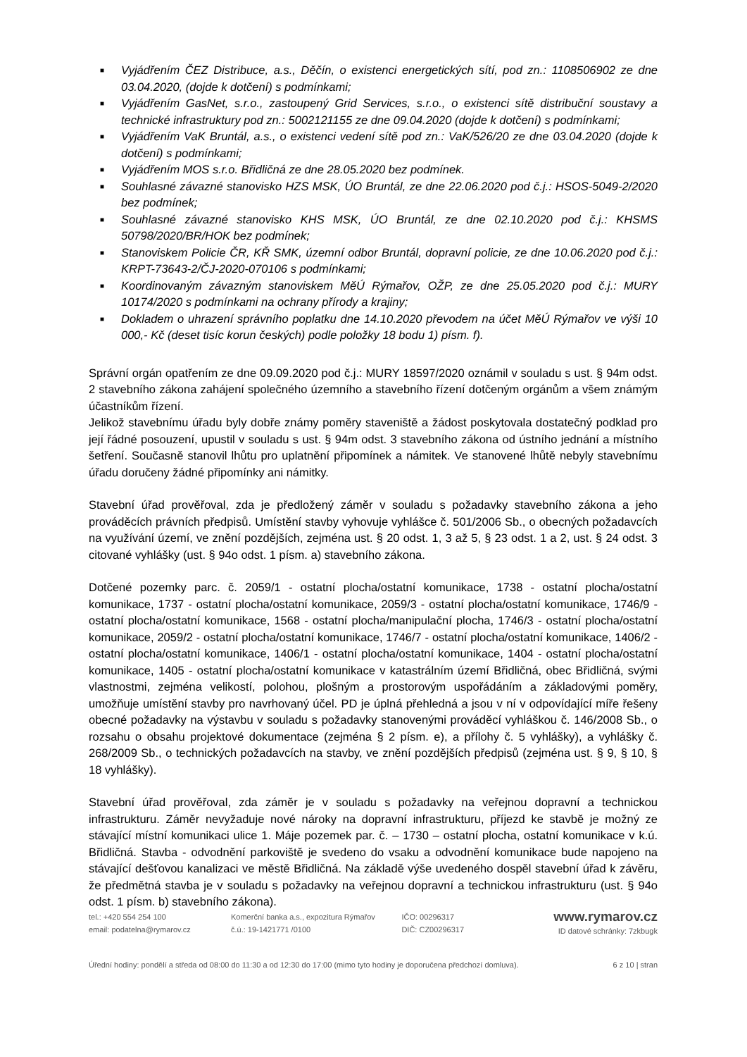■ Vyjádřením ČEZ Distribuce, a.s., Děčín, o existenci energetických sítí, pod zn.: 1108506902 ze dne 03.04.2020, (dojde k dotčení) s podmínkami;
■ Vyjádřením GasNet, s.r.o., zastoupený Grid Services, s.r.o., o existenci sítě distribuční soustavy a technické infrastruktury pod zn.: 5002121155 ze dne 09.04.2020 (dojde k dotčení) s podmínkami;
■ Vyjádřením VaK Bruntál, a.s., o existenci vedení sítě pod zn.: VaK/526/20 ze dne 03.04.2020 (dojde k dotčení) s podmínkami;
■ Vyjádřením MOS s.r.o. Břidličná ze dne 28.05.2020 bez podmínek.
■ Souhlasné závazné stanovisko HZS MSK, ÚO Bruntál, ze dne 22.06.2020 pod č.j.: HSOS-5049-2/2020 bez podmínek;
■ Souhlasné závazné stanovisko KHS MSK, ÚO Bruntál, ze dne 02.10.2020 pod č.j.: KHSMS 50798/2020/BR/HOK bez podmínek;
■ Stanoviskem Policie ČR, KŘ SMK, územní odbor Bruntál, dopravní policie, ze dne 10.06.2020 pod č.j.: KRPT-73643-2/ČJ-2020-070106 s podmínkami;
■ Koordinovaným závazným stanoviskem MěÚ Rýmařov, OŽP, ze dne 25.05.2020 pod č.j.: MURY 10174/2020 s podmínkami na ochrany přírody a krajiny;
■ Dokladem o uhrazení správního poplatku dne 14.10.2020 převodem na účet MěÚ Rýmařov ve výši 10 000,- Kč (deset tisíc korun českých) podle položky 18 bodu 1) písm. f).
Správní orgán opatřením ze dne 09.09.2020 pod č.j.: MURY 18597/2020 oznámil v souladu s ust. § 94m odst. 2 stavebního zákona zahájení společného územního a stavebního řízení dotčeným orgánům a všem známým účastníkům řízení.
Jelikož stavebnímu úřadu byly dobře známy poměry staveniště a žádost poskytovala dostatečný podklad pro její řádné posouzení, upustil v souladu s ust. § 94m odst. 3 stavebního zákona od ústního jednání a místního šetření. Současně stanovil lhůtu pro uplatnění připomínek a námitek. Ve stanovené lhůtě nebyly stavebnímu úřadu doručeny žádné připomínky ani námitky.
Stavební úřad prověřoval, zda je předložený záměr v souladu s požadavky stavebního zákona a jeho prováděcích právních předpisů. Umístění stavby vyhovuje vyhlášce č. 501/2006 Sb., o obecných požadavcích na využívání území, ve znění pozdějších, zejména ust. § 20 odst. 1, 3 až 5, § 23 odst. 1 a 2, ust. § 24 odst. 3 citované vyhlášky (ust. § 94o odst. 1 písm. a) stavebního zákona.
Dotčené pozemky parc. č. 2059/1 - ostatní plocha/ostatní komunikace, 1738 - ostatní plocha/ostatní komunikace, 1737 - ostatní plocha/ostatní komunikace, 2059/3 - ostatní plocha/ostatní komunikace, 1746/9 - ostatní plocha/ostatní komunikace, 1568 - ostatní plocha/manipulační plocha, 1746/3 - ostatní plocha/ostatní komunikace, 2059/2 - ostatní plocha/ostatní komunikace, 1746/7 - ostatní plocha/ostatní komunikace, 1406/2 - ostatní plocha/ostatní komunikace, 1406/1 - ostatní plocha/ostatní komunikace, 1404 - ostatní plocha/ostatní komunikace, 1405 - ostatní plocha/ostatní komunikace v katastrálním území Břidličná, obec Břidličná, svými vlastnostmi, zejména velikostí, polohou, plošným a prostorovým uspořádáním a základovými poměry, umožňuje umístění stavby pro navrhovaný účel. PD je úplná přehledná a jsou v ní v odpovídající míře řešeny obecné požadavky na výstavbu v souladu s požadavky stanovenými prováděcí vyhláškou č. 146/2008 Sb., o rozsahu o obsahu projektové dokumentace (zejména § 2 písm. e), a přílohy č. 5 vyhlášky), a vyhlášky č. 268/2009 Sb., o technických požadavcích na stavby, ve znění pozdějších předpisů (zejména ust. § 9, § 10, § 18 vyhlášky).
Stavební úřad prověřoval, zda záměr je v souladu s požadavky na veřejnou dopravní a technickou infrastrukturu. Záměr nevyžaduje nové nároky na dopravní infrastrukturu, příjezd ke stavbě je možný ze stávající místní komunikaci ulice 1. Máje pozemek par. č. – 1730 – ostatní plocha, ostatní komunikace v k.ú. Břidličná. Stavba - odvodnění parkoviště je svedeno do vsaku a odvodnění komunikace bude napojeno na stávající dešťovou kanalizaci ve městě Břidličná. Na základě výše uvedeného dospěl stavební úřad k závěru, že předmětná stavba je v souladu s požadavky na veřejnou dopravní a technickou infrastrukturu (ust. § 94o odst. 1 písm. b) stavebního zákona).
tel.: +420 554 254 100
email: podatelna@rymarov.cz
Komerční banka a.s., expozitura Rýmařov
č.ú.: 19-1421771 /0100
IČO: 00296317
DIČ: CZ00296317
www.rymarov.cz
ID datové schránky: 7zkbugk
Úřední hodiny: pondělí a středa od 08:00 do 11:30 a od 12:30 do 17:00 (mimo tyto hodiny je doporučena předchozí domluva). 6 z 10 | stran